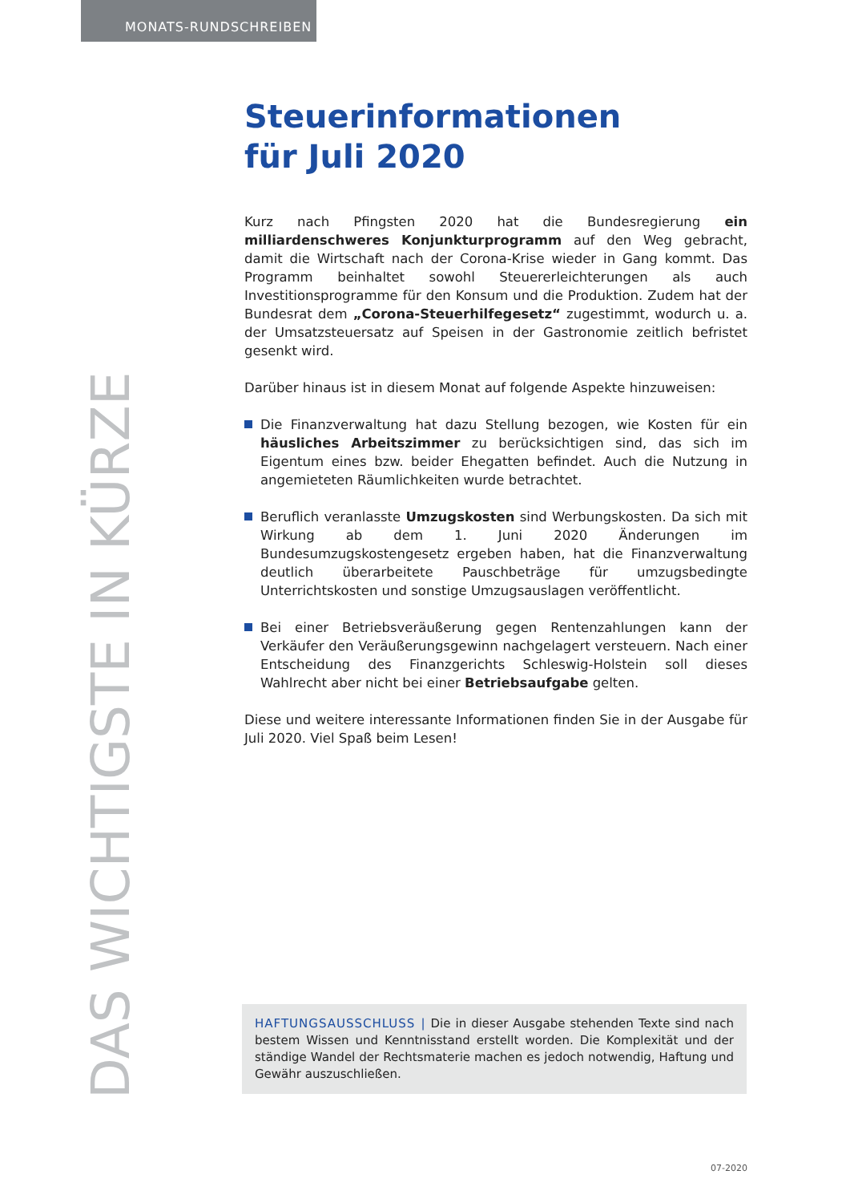MONATS-RUNDSCHREIBEN
Steuerinformationen
für Juli 2020
Kurz nach Pfingsten 2020 hat die Bundesregierung ein milliardenschweres Konjunkturprogramm auf den Weg gebracht, damit die Wirtschaft nach der Corona-Krise wieder in Gang kommt. Das Programm beinhaltet sowohl Steuererleichterungen als auch Investitionsprogramme für den Konsum und die Produktion. Zudem hat der Bundesrat dem „Corona-Steuerhilfegesetz“ zugestimmt, wodurch u. a. der Umsatzsteuersatz auf Speisen in der Gastronomie zeitlich befristet gesenkt wird.
Darüber hinaus ist in diesem Monat auf folgende Aspekte hinzuweisen:
Die Finanzverwaltung hat dazu Stellung bezogen, wie Kosten für ein häusliches Arbeitszimmer zu berücksichtigen sind, das sich im Eigentum eines bzw. beider Ehegatten befindet. Auch die Nutzung in angemieteten Räumlichkeiten wurde betrachtet.
Beruflich veranlasste Umzugskosten sind Werbungskosten. Da sich mit Wirkung ab dem 1. Juni 2020 Änderungen im Bundesumzugskostengesetz ergeben haben, hat die Finanzverwaltung deutlich überarbeitete Pauschbeträge für umzugsbedingte Unterrichtskosten und sonstige Umzugsauslagen veröffentlicht.
Bei einer Betriebsveräußerung gegen Rentenzahlungen kann der Verkäufer den Veräußerungsgewinn nachgelagert versteuern. Nach einer Entscheidung des Finanzgerichts Schleswig-Holstein soll dieses Wahlrecht aber nicht bei einer Betriebsaufgabe gelten.
Diese und weitere interessante Informationen finden Sie in der Ausgabe für Juli 2020. Viel Spaß beim Lesen!
DAS WICHTIGSTE IN KÜRZE
HAFTUNGSAUSSCHLUSS | Die in dieser Ausgabe stehenden Texte sind nach bestem Wissen und Kenntnisstand erstellt worden. Die Komplexität und der ständige Wandel der Rechtsmaterie machen es jedoch notwendig, Haftung und Gewähr auszuschließen.
07-2020